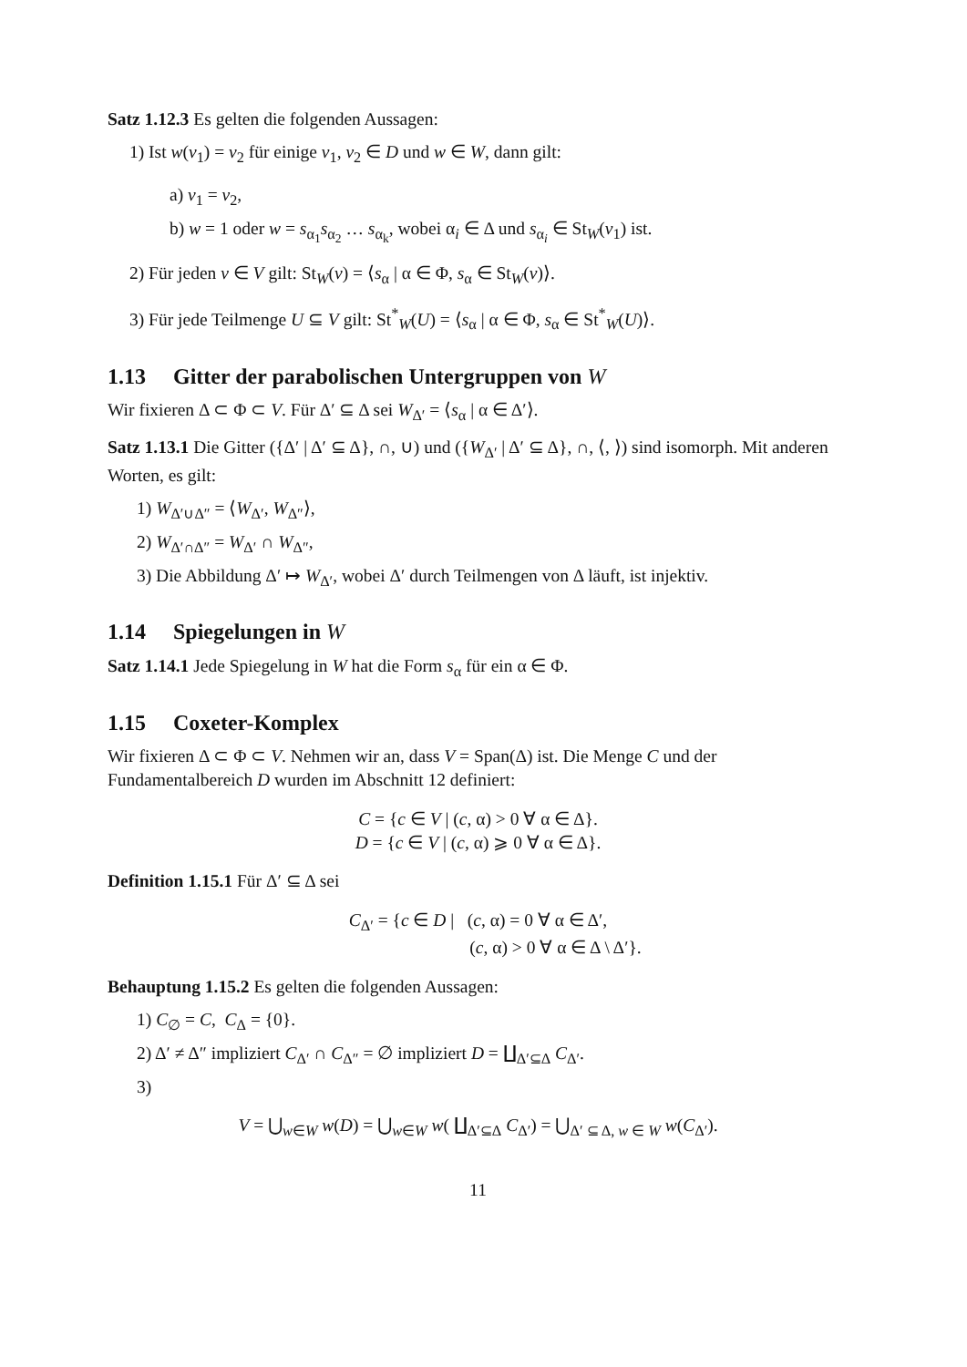Satz 1.12.3 Es gelten die folgenden Aussagen:
1) Ist w(v<sub>1</sub>) = v<sub>2</sub> für einige v<sub>1</sub>, v<sub>2</sub> ∈ D und w ∈ W, dann gilt:
a) v<sub>1</sub> = v<sub>2</sub>,
b) w = 1 oder w = s<sub>α<sub>1</sub></sub>s<sub>α<sub>2</sub></sub> … s<sub>α<sub>k</sub></sub>, wobei α<sub>i</sub> ∈ Δ und s<sub>α<sub>i</sub></sub> ∈ St<sub>W</sub>(v<sub>1</sub>) ist.
2) Für jeden v ∈ V gilt: St<sub>W</sub>(v) = ⟨s<sub>α</sub> | α ∈ Φ, s<sub>α</sub> ∈ St<sub>W</sub>(v)⟩.
3) Für jede Teilmenge U ⊆ V gilt: St<sup>*</sup><sub>W</sub>(U) = ⟨s<sub>α</sub> | α ∈ Φ, s<sub>α</sub> ∈ St<sup>*</sup><sub>W</sub>(U)⟩.
1.13 Gitter der parabolischen Untergruppen von W
Wir fixieren Δ ⊂ Φ ⊂ V. Für Δ′ ⊆ Δ sei W<sub>Δ′</sub> = ⟨s<sub>α</sub> | α ∈ Δ′⟩.
Satz 1.13.1 Die Gitter ({Δ′ | Δ′ ⊆ Δ}, ∩, ∪) und ({W<sub>Δ′</sub> | Δ′ ⊆ Δ}, ∩, ⟨, ⟩) sind isomorph. Mit anderen Worten, es gilt:
1) W<sub>Δ′∪Δ″</sub> = ⟨W<sub>Δ′</sub>, W<sub>Δ″</sub>⟩,
2) W<sub>Δ′∩Δ″</sub> = W<sub>Δ′</sub> ∩ W<sub>Δ″</sub>,
3) Die Abbildung Δ′ ↦ W<sub>Δ′</sub>, wobei Δ′ durch Teilmengen von Δ läuft, ist injektiv.
1.14 Spiegelungen in W
Satz 1.14.1 Jede Spiegelung in W hat die Form s<sub>α</sub> für ein α ∈ Φ.
1.15 Coxeter-Komplex
Wir fixieren Δ ⊂ Φ ⊂ V. Nehmen wir an, dass V = Span(Δ) ist. Die Menge C und der Fundamentalbereich D wurden im Abschnitt 12 definiert:
C = {c ∈ V | (c, α) > 0 ∀ α ∈ Δ}.
D = {c ∈ V | (c, α) ⩾ 0 ∀ α ∈ Δ}.
Definition 1.15.1 Für Δ′ ⊆ Δ sei
C<sub>Δ′</sub> = {c ∈ D | (c, α) = 0 ∀ α ∈ Δ′,
(c, α) > 0 ∀ α ∈ Δ \ Δ′}.
Behauptung 1.15.2 Es gelten die folgenden Aussagen:
1) C<sub>∅</sub> = C, C<sub>Δ</sub> = {0}.
2) Δ′ ≠ Δ″ impliziert C<sub>Δ′</sub> ∩ C<sub>Δ″</sub> = ∅ impliziert D = ∐<sub>Δ′⊆Δ</sub> C<sub>Δ′</sub>.
3)
V = ⋃<sub>w∈W</sub> w(D) = ⋃<sub>w∈W</sub> w( ∐<sub>Δ′⊆Δ</sub> C<sub>Δ′</sub>) = ⋃<sub>Δ′ ⊆ Δ, w ∈ W</sub> w(C<sub>Δ′</sub>).
11